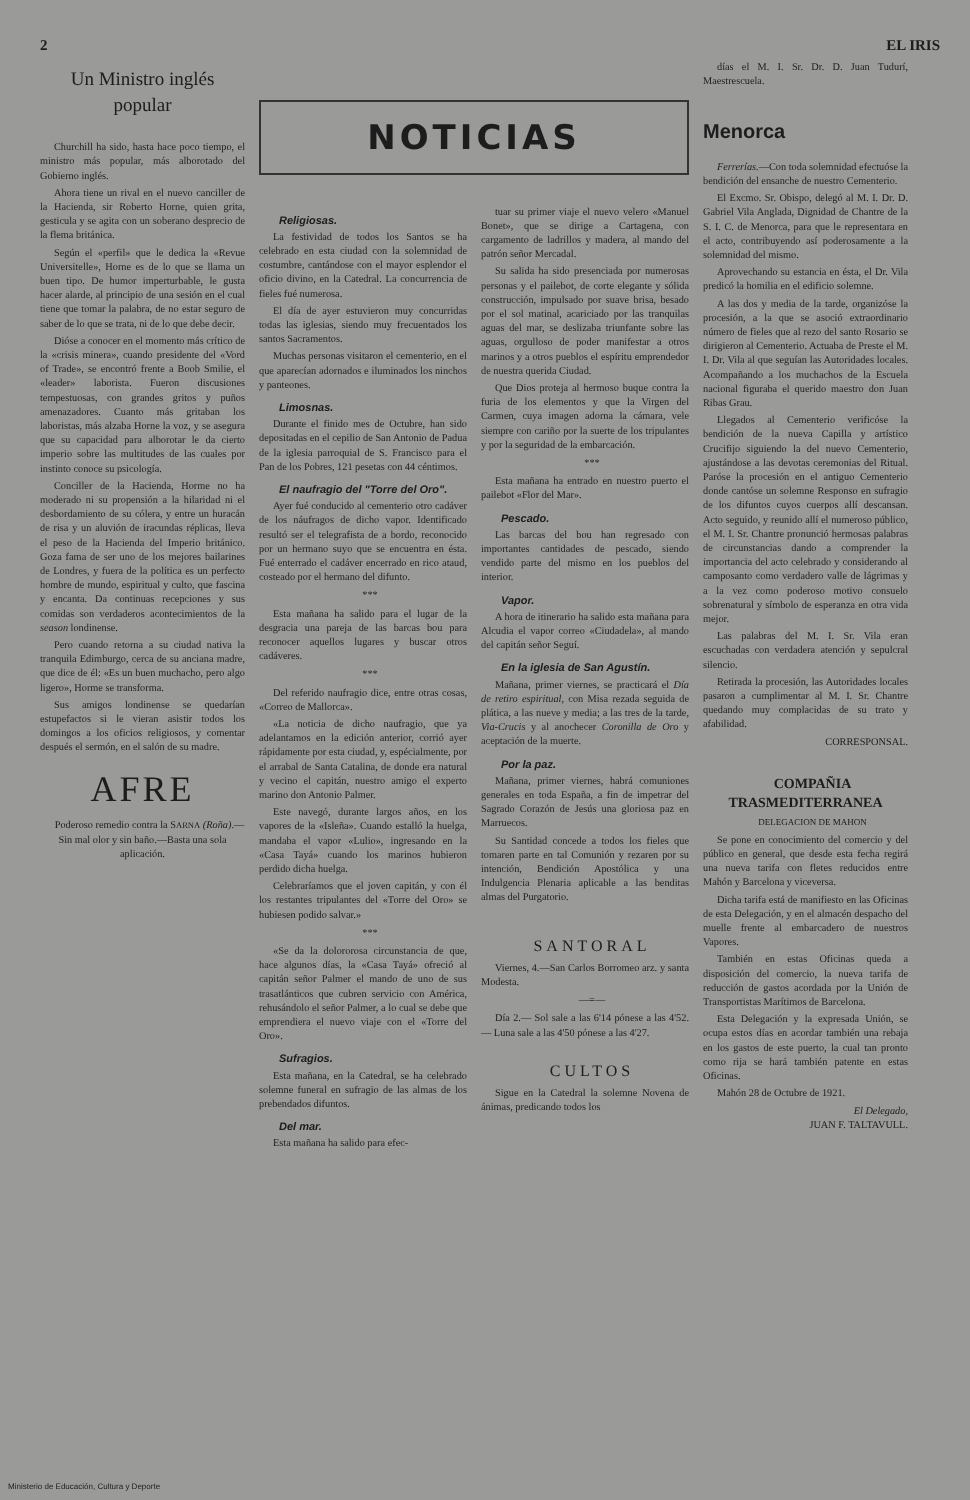2 EL IRIS
Un Ministro inglés popular
Churchill ha sido, hasta hace poco tiempo, el ministro más popular, más alborotado del Gobierno inglés.
Ahora tiene un rival en el nuevo canciller de la Hacienda, sir Roberto Horne, quien grita, gesticula y se agita con un soberano desprecio de la flema británica.
Según el «perfil» que le dedica la «Revue Universitelle», Horne es de lo que se llama un buen tipo. De humor imperturbable, le gusta hacer alarde, al principio de una sesión en el cual tiene que tomar la palabra, de no estar seguro de saber de lo que se trata, ni de lo que debe decir.
Dióse a conocer en el momento más crítico de la «crisis minera», cuando presidente del «Vord of Trade», se encontró frente a Boob Smilie, el «leader» laborista. Fueron discusiones tempestuosas, con grandes gritos y puños amenazadores. Cuanto más gritaban los laboristas, más alzaba Horne la voz, y se asegura que su capacidad para alborotar le da cierto imperio sobre las multitudes de las cuales por instinto conoce su psicología.
Conciller de la Hacienda, Horme no ha moderado ni su propensión a la hilaridad ni el desbordamiento de su cólera, y entre un huracán de risa y un aluvión de iracundas réplicas, lleva el peso de la Hacienda del Imperio británico. Goza fama de ser uno de los mejores bailarines de Londres, y fuera de la política es un perfecto hombre de mundo, espiritual y culto, que fascina y encanta. Da continuas recepciones y sus comidas son verdaderos acontecimientos de la season londinense.
Pero cuando retorna a su ciudad nativa la tranquila Edimburgo, cerca de su anciana madre, que dice de él: «Es un buen muchacho, pero algo ligero», Horme se transforma.
Sus amigos londinense se quedarían estupefactos si le vieran asistir todos los domingos a los oficios religiosos, y comentar después el sermón, en el salón de su madre.
AFRE
Poderoso remedio contra la SARNA (Roña).—Sin mal olor y sin baño.—Basta una sola aplicación.
NOTICIAS
Religiosas.
La festividad de todos los Santos se ha celebrado en esta ciudad con la solemnidad de costumbre, cantándose con el mayor esplendor el oficio divino, en la Catedral. La concurrencia de fieles fué numerosa.
El día de ayer estuvieron muy concurridas todas las iglesias, siendo muy frecuentados los santos Sacramentos.
Muchas personas visitaron el cementerio, en el que aparecían adornados e iluminados los ninchos y panteones.
Limosnas.
Durante el finido mes de Octubre, han sido depositadas en el cepilio de San Antonio de Padua de la iglesia parroquial de S. Francisco para el Pan de los Pobres, 121 pesetas con 44 céntimos.
El naufragio del "Torre del Oro".
Ayer fué conducido al cementerio otro cadáver de los náufragos de dicho vapor. Identificado resultó ser el telegrafista de a bordo, reconocido por un hermano suyo que se encuentra en ésta. Fué enterrado el cadáver encerrado en rico ataud, costeado por el hermano del difunto.
***
Esta mañana ha salido para el lugar de la desgracia una pareja de las barcas bou para reconocer aquellos lugares y buscar otros cadáveres.
***
Del referido naufragio dice, entre otras cosas, «Correo de Mallorca».
«La noticia de dicho naufragio, que ya adelantamos en la edición anterior, corrió ayer rápidamente por esta ciudad, y, espécialmente, por el arrabal de Santa Catalina, de donde era natural y vecino el capitán, nuestro amigo el experto marino don Antonio Palmer.
Este navegó, durante largos años, en los vapores de la «Isleña». Cuando estalló la huelga, mandaba el vapor «Lulio», ingresando en la «Casa Tayá» cuando los marinos hubieron perdido dicha huelga.
Celebraríamos que el joven capitán, y con él los restantes tripulantes del «Torre del Oro» se hubiesen podido salvar.»
***
«Se da la dolororosa circunstancia de que, hace algunos días, la «Casa Tayá» ofreció al capitán señor Palmer el mando de uno de sus trasatlánticos que cubren servicio con América, rehusándolo el señor Palmer, a lo cual se debe que emprendiera el nuevo viaje con el «Torre del Oro».
Sufragios.
Esta mañana, en la Catedral, se ha celebrado solemne funeral en sufragio de las almas de los prebendados difuntos.
Del mar.
Esta mañana ha salido para efec-
tuar su primer viaje el nuevo velero «Manuel Bonet», que se dirige a Cartagena, con cargamento de ladrillos y madera, al mando del patrón señor Mercadal.
Su salida ha sido presenciada por numerosas personas y el pailebot, de corte elegante y sólida construcción, impulsado por suave brisa, besado por el sol matinal, acariciado por las tranquilas aguas del mar, se deslizaba triunfante sobre las aguas, orgulloso de poder manifestar a otros marinos y a otros pueblos el espíritu emprendedor de nuestra querida Ciudad.
Que Dios proteja al hermoso buque contra la furia de los elementos y que la Virgen del Carmen, cuya imagen adorna la cámara, vele siempre con cariño por la suerte de los tripulantes y por la seguridad de la embarcación.
***
Esta mañana ha entrado en nuestro puerto el pailebot «Flor del Mar».
Pescado.
Las barcas del bou han regresado con importantes cantidades de pescado, siendo vendido parte del mismo en los pueblos del interior.
Vapor.
A hora de itinerario ha salido esta mañana para Alcudia el vapor correo «Ciudadela», al mando del capitán señor Seguí.
En la iglesia de San Agustín.
Mañana, primer viernes, se practicará el Día de retiro espiritual, con Misa rezada seguida de plática, a las nueve y media; a las tres de la tarde, Via-Crucis y al anochecer Coronilla de Oro y aceptación de la muerte.
Por la paz.
Mañana, primer viernes, habrá comuniones generales en toda España, a fin de impetrar del Sagrado Corazón de Jesús una gloriosa paz en Marruecos.
Su Santidad concede a todos los fieles que tomaren parte en tal Comunión y rezaren por su intención, Bendición Apostólica y una Indulgencia Plenaria aplicable a las benditas almas del Purgatorio.
SANTORAL
Viernes, 4.—San Carlos Borromeo arz. y santa Modesta.
—=—
Día 2.— Sol sale a las 6'14 pónese a las 4'52. — Luna sale a las 4'50 pónese a las 4'27.
CULTOS
Sigue en la Catedral la solemne Novena de ánimas, predicando todos los
días el M. I. Sr. Dr. D. Juan Tudurí, Maestrescuela.
Menorca
Ferrerías.—Con toda solemnidad efectuóse la bendición del ensanche de nuestro Cementerio.
El Excmo. Sr. Obispo, delegó al M. I. Dr. D. Gabriel Vila Anglada, Dignidad de Chantre de la S. I. C. de Menorca, para que le representara en el acto, contribuyendo así poderosamente a la solemnidad del mismo.
Aprovechando su estancia en ésta, el Dr. Vila predicó la homilia en el edificio solemne.
A las dos y media de la tarde, organizóse la procesión, a la que se asoció extraordinario número de fieles que al rezo del santo Rosario se dirigieron al Cementerio. Actuaba de Preste el M. I. Dr. Vila al que seguían las Autoridades locales. Acompañando a los muchachos de la Escuela nacional figuraba el querido maestro don Juan Ribas Grau.
Llegados al Cementerio verificóse la bendición de la nueva Capilla y artístico Crucifijo siguiendo la del nuevo Cementerio, ajustándose a las devotas ceremonias del Ritual. Paróse la procesión en el antiguo Cementerio donde cantóse un solemne Responso en sufragio de los difuntos cuyos cuerpos allí descansan. Acto seguido, y reunido allí el numeroso público, el M. I. Sr. Chantre pronunció hermosas palabras de circunstancias dando a comprender la importancia del acto celebrado y considerando al camposanto como verdadero valle de lágrimas y a la vez como poderoso motivo consuelo sobrenatural y símbolo de esperanza en otra vida mejor.
Las palabras del M. I. Sr. Vila eran escuchadas con verdadera atención y sepulcral silencio.
Retirada la procesión, las Autoridades locales pasaron a cumplimentar al M. I. Sr. Chantre quedando muy complacidas de su trato y afabilidad.
CORRESPONSAL.
COMPAÑIA TRASMEDITERRANEA
DELEGACION DE MAHON
Se pone en conocimiento del comercio y del público en general, que desde esta fecha regirá una nueva tarifa con fletes reducidos entre Mahón y Barcelona y viceversa.
Dicha tarifa está de manifiesto en las Oficinas de esta Delegación, y en el almacén despacho del muelle frente al embarcadero de nuestros Vapores.
También en estas Oficinas queda a disposición del comercio, la nueva tarifa de reducción de gastos acordada por la Unión de Transportistas Marítimos de Barcelona.
Esta Delegación y la expresada Unión, se ocupa estos días en acordar también una rebaja en los gastos de este puerto, la cual tan pronto como rija se hará también patente en estas Oficinas.
Mahón 28 de Octubre de 1921.
El Delegado,
JUAN F. TALTAVULL.
Ministerio de Educación, Cultura y Deporte